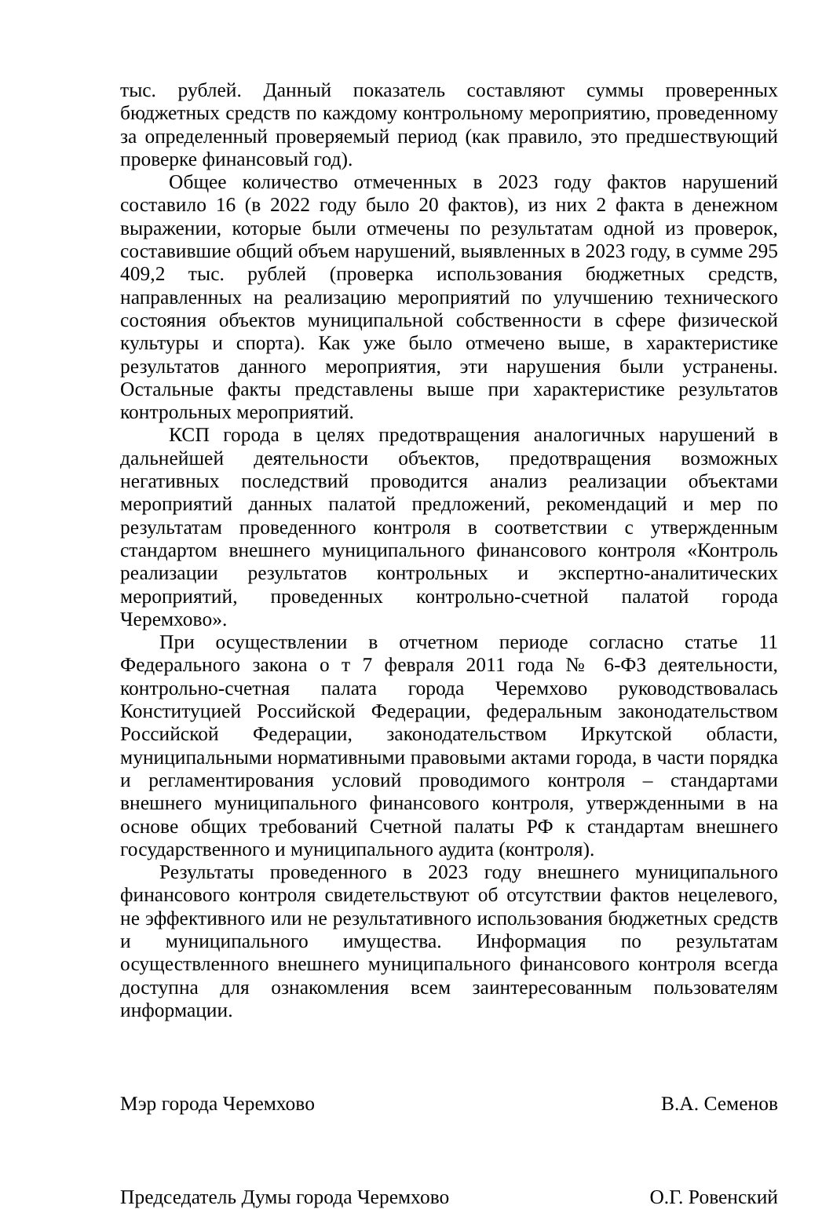тыс. рублей. Данный показатель составляют суммы проверенных бюджетных средств по каждому контрольному мероприятию, проведенному за определенный проверяемый период (как правило, это предшествующий проверке финансовый год).
Общее количество отмеченных в 2023 году фактов нарушений составило 16 (в 2022 году было 20 фактов), из них 2 факта в денежном выражении, которые были отмечены по результатам одной из проверок, составившие общий объем нарушений, выявленных в 2023 году, в сумме 295 409,2 тыс. рублей (проверка использования бюджетных средств, направленных на реализацию мероприятий по улучшению технического состояния объектов муниципальной собственности в сфере физической культуры и спорта). Как уже было отмечено выше, в характеристике результатов данного мероприятия, эти нарушения были устранены. Остальные факты представлены выше при характеристике результатов контрольных мероприятий.
КСП города в целях предотвращения аналогичных нарушений в дальнейшей деятельности объектов, предотвращения возможных негативных последствий проводится анализ реализации объектами мероприятий данных палатой предложений, рекомендаций и мер по результатам проведенного контроля в соответствии с утвержденным стандартом внешнего муниципального финансового контроля «Контроль реализации результатов контрольных и экспертно-аналитических мероприятий, проведенных контрольно-счетной палатой города Черемхово».
При осуществлении в отчетном периоде согласно статье 11 Федерального закона о т 7 февраля 2011 года № 6-ФЗ деятельности, контрольно-счетная палата города Черемхово руководствовалась Конституцией Российской Федерации, федеральным законодательством Российской Федерации, законодательством Иркутской области, муниципальными нормативными правовыми актами города, в части порядка и регламентирования условий проводимого контроля – стандартами внешнего муниципального финансового контроля, утвержденными в на основе общих требований Счетной палаты РФ к стандартам внешнего государственного и муниципального аудита (контроля).
Результаты проведенного в 2023 году внешнего муниципального финансового контроля свидетельствуют об отсутствии фактов нецелевого, не эффективного или не результативного использования бюджетных средств и муниципального имущества. Информация по результатам осуществленного внешнего муниципального финансового контроля всегда доступна для ознакомления всем заинтересованным пользователям информации.
Мэр города Черемхово В.А. Семенов
Председатель Думы города Черемхово О.Г. Ровенский